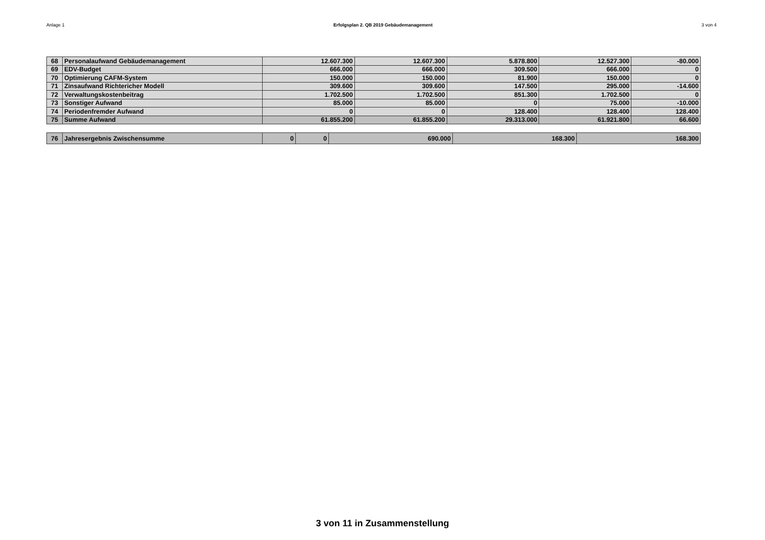Anlage 1 Erfolgsplan 2. QB 2019 Gebäudemanagement 3 von 4
| 68 | Personalaufwand Gebäudemanagement | 12.607.300 | 12.607.300 | 5.878.800 | 12.527.300 | -80.000 |
| 69 | EDV-Budget | 666.000 | 666.000 | 309.500 | 666.000 | 0 |
| 70 | Optimierung CAFM-System | 150.000 | 150.000 | 81.900 | 150.000 | 0 |
| 71 | Zinsaufwand Richtericher Modell | 309.600 | 309.600 | 147.500 | 295.000 | -14.600 |
| 72 | Verwaltungskostenbeitrag | 1.702.500 | 1.702.500 | 851.300 | 1.702.500 | 0 |
| 73 | Sonstiger Aufwand | 85.000 | 85.000 | 0 | 75.000 | -10.000 |
| 74 | Periodenfremder Aufwand | 0 | 0 | 128.400 | 128.400 | 128.400 |
| 75 | Summe Aufwand | 61.855.200 | 61.855.200 | 29.313.000 | 61.921.800 | 66.600 |
| 76 | Jahresergebnis Zwischensumme | 0 | 0 | 690.000 | 168.300 | 168.300 |
3 von 11 in Zusammenstellung